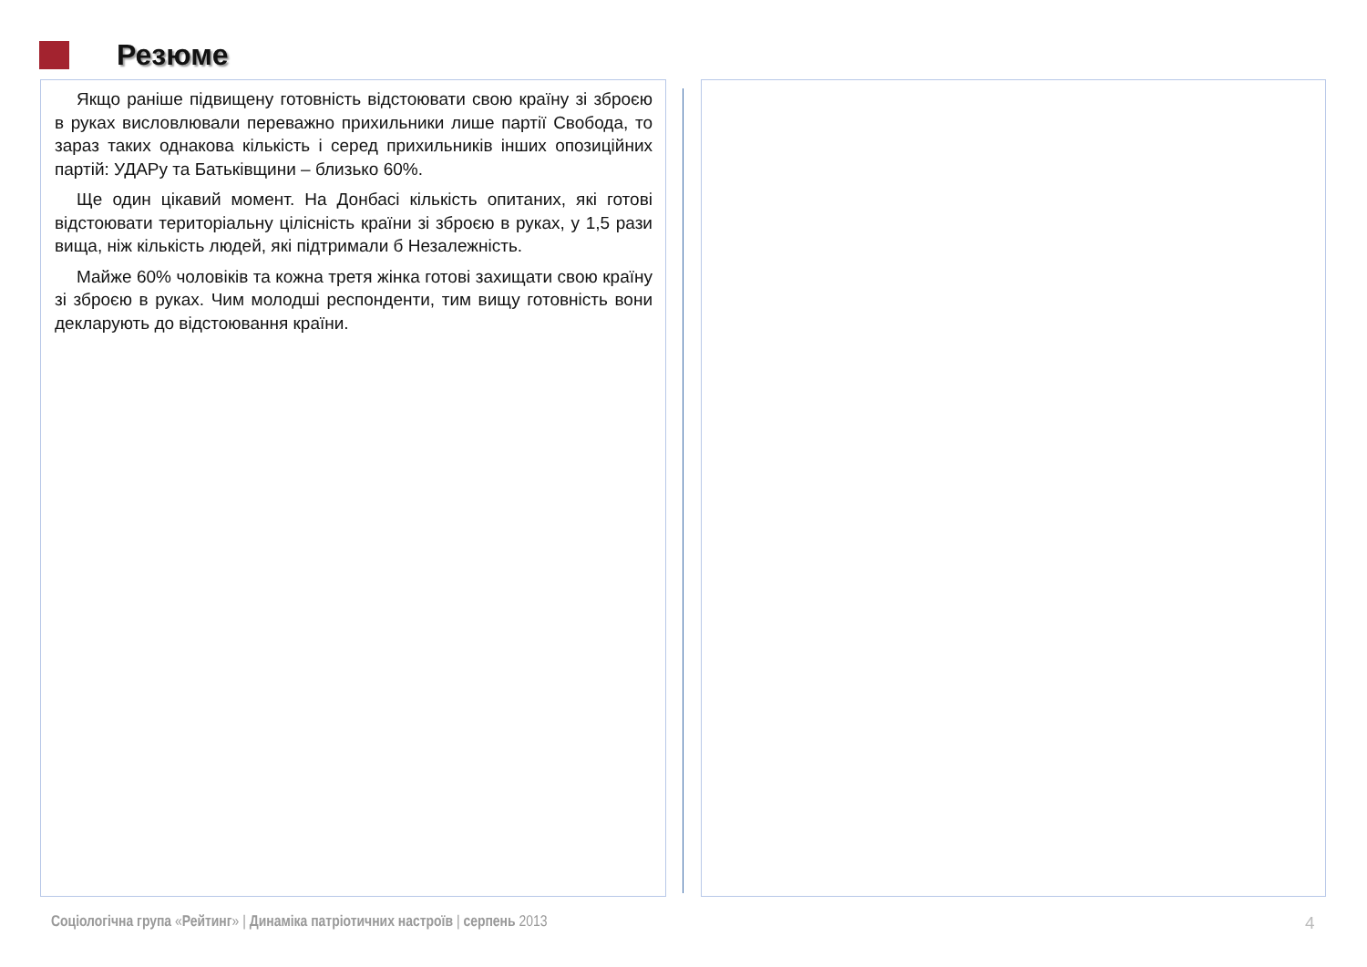Резюме
Якщо раніше підвищену готовність відстоювати свою країну зі зброєю в руках висловлювали переважно прихильники лише партії Свобода, то зараз таких однакова кількість і серед прихильників інших опозиційних партій: УДАРу та Батьківщини – близько 60%.
Ще один цікавий момент. На Донбасі кількість опитаних, які готові відстоювати територіальну цілісність країни зі зброєю в руках, у 1,5 рази вища, ніж кількість людей, які підтримали б Незалежність.
Майже 60% чоловіків та кожна третя жінка готові захищати свою країну зі зброєю в руках. Чим молодші респонденти, тим вищу готовність вони декларують до відстоювання країни.
Соціологічна група «Рейтинг» | Динаміка патріотичних настроїв | серпень 2013
4